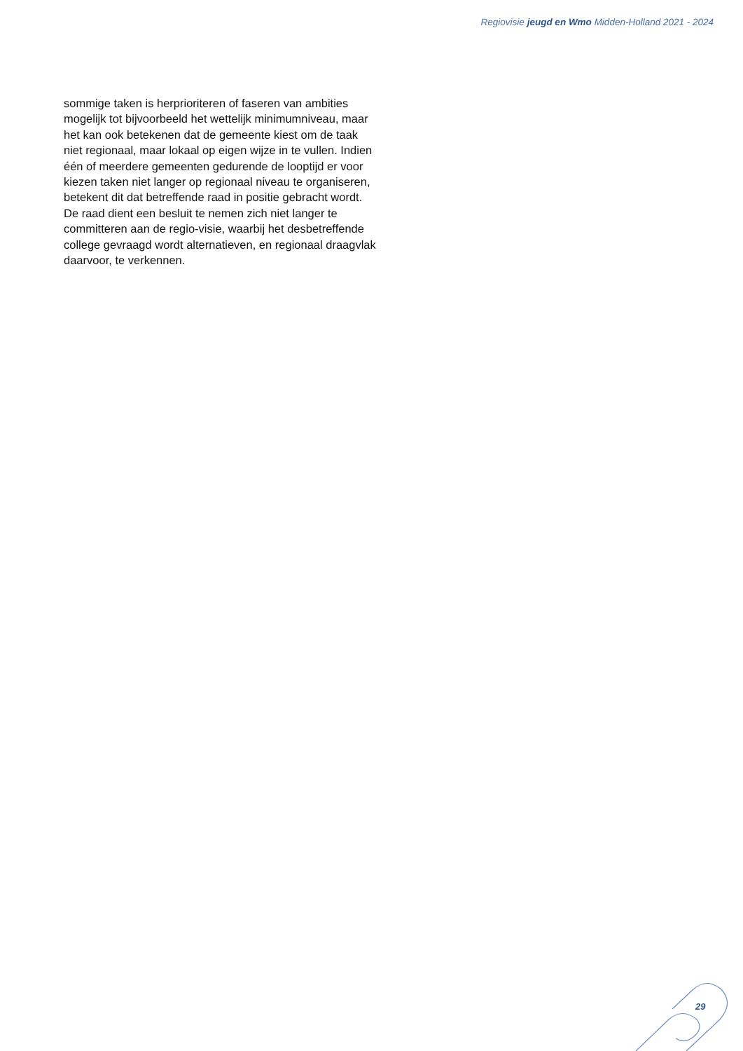Regiovisie jeugd en Wmo Midden-Holland 2021 - 2024
sommige taken is herprioriteren of faseren van ambities mogelijk tot bijvoorbeeld het wettelijk minimumniveau, maar het kan ook betekenen dat de gemeente kiest om de taak niet regionaal, maar lokaal op eigen wijze in te vullen. Indien één of meerdere gemeenten gedurende de looptijd er voor kiezen taken niet langer op regionaal niveau te organiseren, betekent dit dat betreffende raad in positie gebracht wordt. De raad dient een besluit te nemen zich niet langer te committeren aan de regio-visie, waarbij het desbetreffende college gevraagd wordt alternatieven, en regionaal draagvlak daarvoor, te verkennen.
29